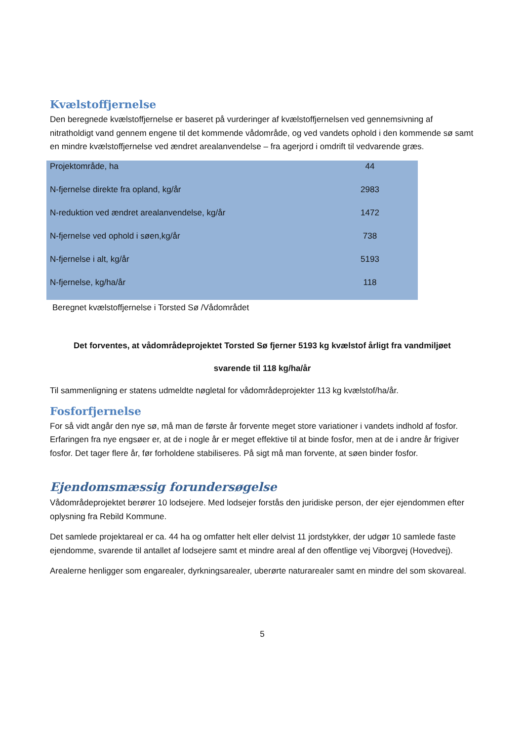Kvælstoffjernelse
Den beregnede kvælstoffjernelse er baseret på vurderinger af kvælstoffjernelsen ved gennemsivning af nitratholdigt vand gennem engene til det kommende vådområde, og ved vandets ophold i den kommende sø samt en mindre kvælstoffjernelse ved ændret arealanvendelse – fra agerjord i omdrift til vedvarende græs.
| Projektområde, ha | 44 |
| N-fjernelse direkte fra opland, kg/år | 2983 |
| N-reduktion ved ændret arealanvendelse, kg/år | 1472 |
| N-fjernelse ved ophold i søen,kg/år | 738 |
| N-fjernelse i alt, kg/år | 5193 |
| N-fjernelse, kg/ha/år | 118 |
Beregnet kvælstoffjernelse i Torsted Sø /Vådområdet
Det forventes, at vådområdeprojektet Torsted Sø fjerner 5193 kg kvælstof årligt fra vandmiljøet
svarende til 118 kg/ha/år
Til sammenligning er statens udmeldte nøgletal for vådområdeprojekter 113 kg kvælstof/ha/år.
Fosforfjernelse
For så vidt angår den nye sø, må man de første år forvente meget store variationer i vandets indhold af fosfor. Erfaringen fra nye engsøer er, at de i nogle år er meget effektive til at binde fosfor, men at de i andre år frigiver fosfor. Det tager flere år, før forholdene stabiliseres. På sigt må man forvente, at søen binder fosfor.
Ejendomsmæssig forundersøgelse
Vådområdeprojektet berører 10 lodsejere. Med lodsejer forstås den juridiske person, der ejer ejendommen efter oplysning fra Rebild Kommune.
Det samlede projektareal er ca. 44 ha og omfatter helt eller delvist 11 jordstykker, der udgør 10 samlede faste ejendomme, svarende til antallet af lodsejere samt et mindre areal af den offentlige vej Viborgvej (Hovedvej).
Arealerne henligger som engarealer, dyrkningsarealer, uberørte naturarealer samt en mindre del som skovareal.
5